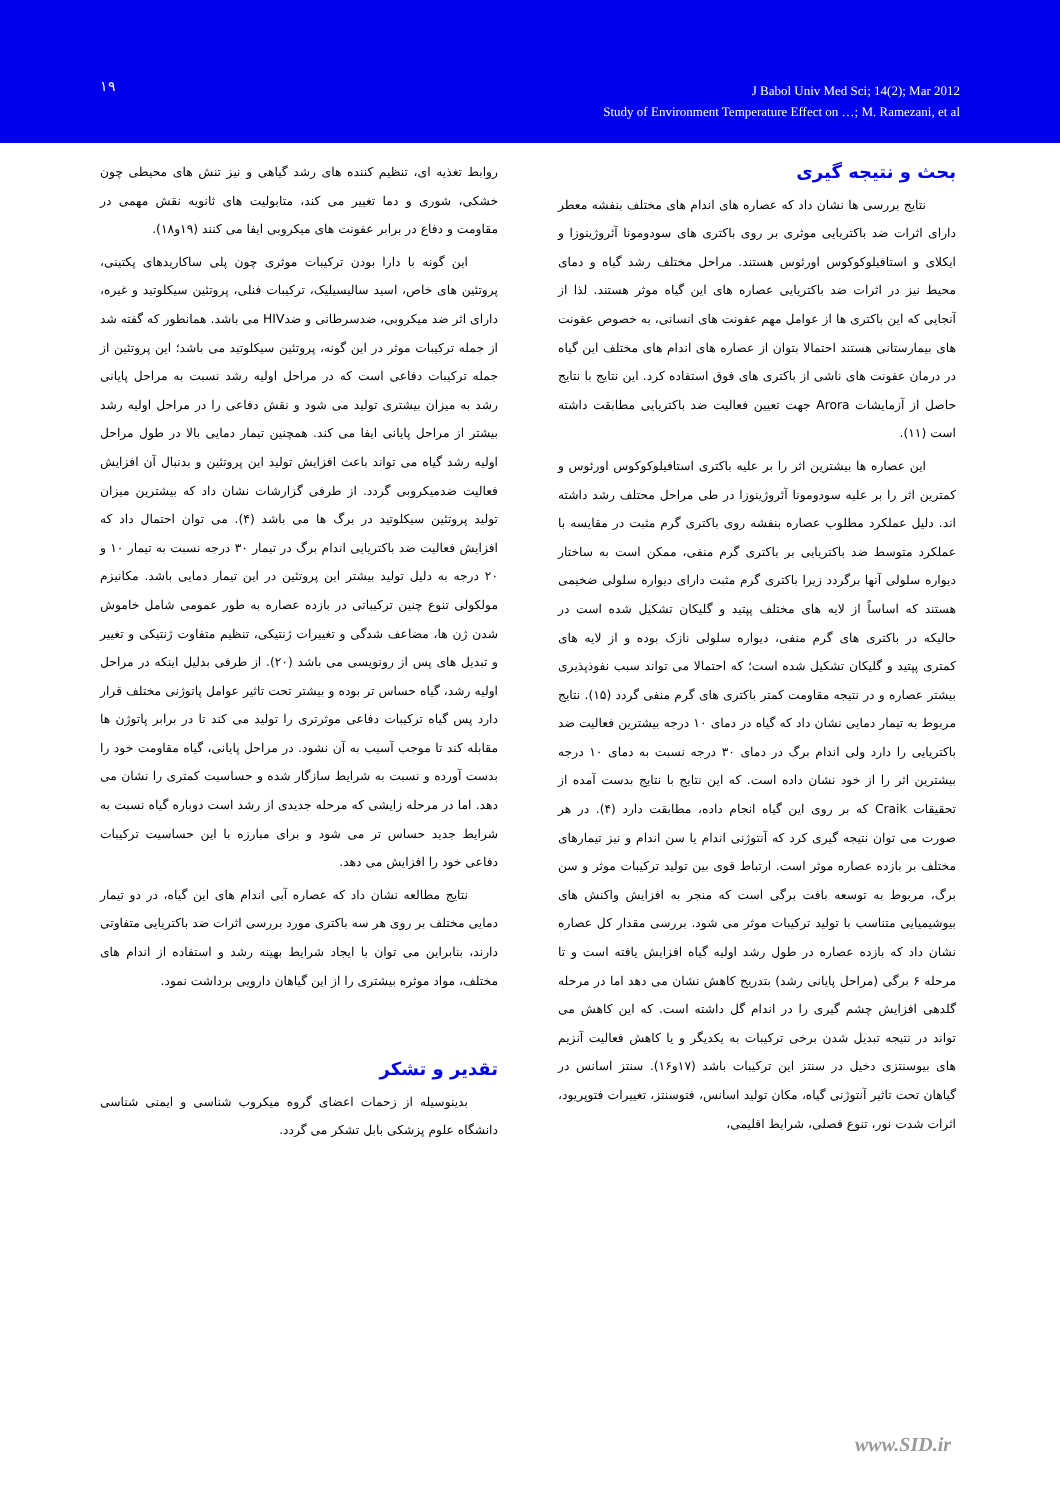۱۹
J Babol Univ Med Sci; 14(2); Mar 2012
Study of Environment Temperature Effect on …; M. Ramezani, et al
بحث و نتیجه گیری
نتایج بررسی ها نشان داد که عصاره های اندام های مختلف بنفشه معطر دارای اثرات ضد باکتریایی موثری بر روی باکتری های سودومونا آئروژینوزا و ایکلای و استافیلوکوکوس اورئوس هستند. مراحل مختلف رشد گیاه و دمای محیط نیز در اثرات ضد باکتریایی عصاره های این گیاه موثر هستند. لذا از آنجایی که این باکتری ها از عوامل مهم عفونت های انسانی، به خصوص عفونت های بیمارستانی هستند احتمالا بتوان از عصاره های اندام های مختلف این گیاه در درمان عفونت های ناشی از باکتری های فوق استفاده کرد. این نتایج با نتایج حاصل از آزمایشات Arora جهت تعیین فعالیت ضد باکتریایی مطابقت داشته است (۱۱).
این عصاره ها بیشترین اثر را بر علیه باکتری استافیلوکوکوس اورئوس و کمترین اثر را بر علیه سودومونا آئروژینوزا در طی مراحل محتلف رشد داشته اند. دلیل عملکرد مطلوب عصاره بنفشه روی باکتری گرم مثبت در مقایسه با عملکرد متوسط ضد باکتریایی بر باکتری گرم منفی، ممکن است به ساختار دیواره سلولی آنها برگردد زیرا باکتری گرم مثبت دارای دیواره سلولی ضخیمی هستند که اساساً از لایه های مختلف پپتید و گلیکان تشکیل شده است در حالیکه در باکتری های گرم منفی، دیواره سلولی نازک بوده و از لایه های کمتری پپتید و گلیکان تشکیل شده است؛ که احتمالا می تواند سبب نفوذپذیری بیشتر عصاره و در نتیجه مقاومت کمتر باکتری های گرم منفی گردد (۱۵). نتایج مربوط به تیمار دمایی نشان داد که گیاه در دمای ۱۰ درجه بیشترین فعالیت ضد باکتریایی را دارد ولی اندام برگ در دمای ۳۰ درجه نسبت به دمای ۱۰ درجه بیشترین اثر را از خود نشان داده است. که این نتایج با نتایج بدست آمده از تحقیقات Craik که بر روی این گیاه انجام داده، مطابقت دارد (۴). در هر صورت می توان نتیجه گیری کرد که آنتوژنی اندام یا سن اندام و نیز تیمارهای مختلف بر بازده عصاره موثر است. ارتباط قوی بین تولید ترکیبات موثر و سن برگ، مربوط به توسعه بافت برگی است که منجر به افزایش واکنش های بیوشیمیایی متناسب با تولید ترکیبات موثر می شود. بررسی مقدار کل عصاره نشان داد که بازده عصاره در طول رشد اولیه گیاه افزایش یافته است و تا مرحله ۶ برگی (مراحل پایانی رشد) بتدریج کاهش نشان می دهد اما در مرحله گلدهی افزایش چشم گیری را در اندام گل داشته است. که این کاهش می تواند در نتیجه تبدیل شدن برخی ترکیبات به یکدیگر و یا کاهش فعالیت آنزیم های بیوسنتزی دخیل در سنتز این ترکیبات باشد (۱۷و۱۶). سنتز اسانس در گیاهان تحت تاثیر آنتوژنی گیاه، مکان تولید اسانس، فتوسنتز، تغییرات فتوپریود، اثرات شدت نور، تنوع فصلی، شرایط اقلیمی،
روابط تغذیه ای، تنظیم کننده های رشد گیاهی و نیز تنش های محیطی چون خشکی، شوری و دما تغییر می کند، متابولیت های ثانویه نقش مهمی در مقاومت و دفاع در برابر عفونت های میکروبی ایفا می کنند (۱۹و۱۸).
این گونه با دارا بودن ترکیبات موثری چون پلی ساکاریدهای پکتینی، پروتئین های خاص، اسید سالیسیلیک، ترکیبات فنلی، پروتئین سیکلوتید و غیره، دارای اثر ضد میکروبی، ضدسرطانی و ضدHIV می باشد. همانطور که گفته شد از جمله ترکیبات موثر در این گونه، پروتئین سیکلوتید می باشد؛ این پروتئین از جمله ترکیبات دفاعی است که در مراحل اولیه رشد نسبت به مراحل پایانی رشد به میزان بیشتری تولید می شود و نقش دفاعی را در مراحل اولیه رشد بیشتر از مراحل پایانی ایفا می کند. همچنین تیمار دمایی بالا در طول مراحل اولیه رشد گیاه می تواند باعث افزایش تولید این پروتئین و بدنبال آن افزایش فعالیت ضدمیکروبی گردد. از طرفی گزارشات نشان داد که بیشترین میزان تولید پروتئین سیکلوتید در برگ ها می باشد (۴). می توان احتمال داد که افزایش فعالیت ضد باکتریایی اندام برگ در تیمار ۳۰ درجه نسبت به تیمار ۱۰ و ۲۰ درجه به دلیل تولید بیشتر این پروتئین در این تیمار دمایی باشد. مکانیزم مولکولی تنوع چنین ترکیباتی در بازده عصاره به طور عمومی شامل خاموش شدن ژن ها، مضاعف شدگی و تغییرات ژنتیکی، تنظیم متفاوت ژنتیکی و تغییر و تبدیل های پس از رونویسی می باشد (۲۰). از طرفی بدلیل اینکه در مراحل اولیه رشد، گیاه حساس تر بوده و بیشتر تحت تاثیر عوامل پاتوژنی مختلف قرار دارد پس گیاه ترکیبات دفاعی موثرتری را تولید می کند تا در برابر پاتوژن ها مقابله کند تا موجب آسیب به آن نشود. در مراحل پایانی، گیاه مقاومت خود را بدست آورده و نسبت به شرایط سازگار شده و حساسیت کمتری را نشان می دهد. اما در مرحله زایشی که مرحله جدیدی از رشد است دوباره گیاه نسبت به شرایط جدید حساس تر می شود و برای مبارزه با این حساسیت ترکیبات دفاعی خود را افزایش می دهد.
نتایج مطالعه نشان داد که عصاره آبی اندام های این گیاه، در دو تیمار دمایی مختلف بر روی هر سه باکتری مورد بررسی اثرات ضد باکتریایی متفاوتی دارند، بنابراین می توان با ایجاد شرایط بهینه رشد و استفاده از اندام های مختلف، مواد موثره بیشتری را از این گیاهان دارویی برداشت نمود.
تقدیر و تشکر
بدینوسیله از زحمات اعضای گروه میکروب شناسی و ایمنی شناسی دانشگاه علوم پزشکی بابل تشکر می گردد.
www.SID.ir